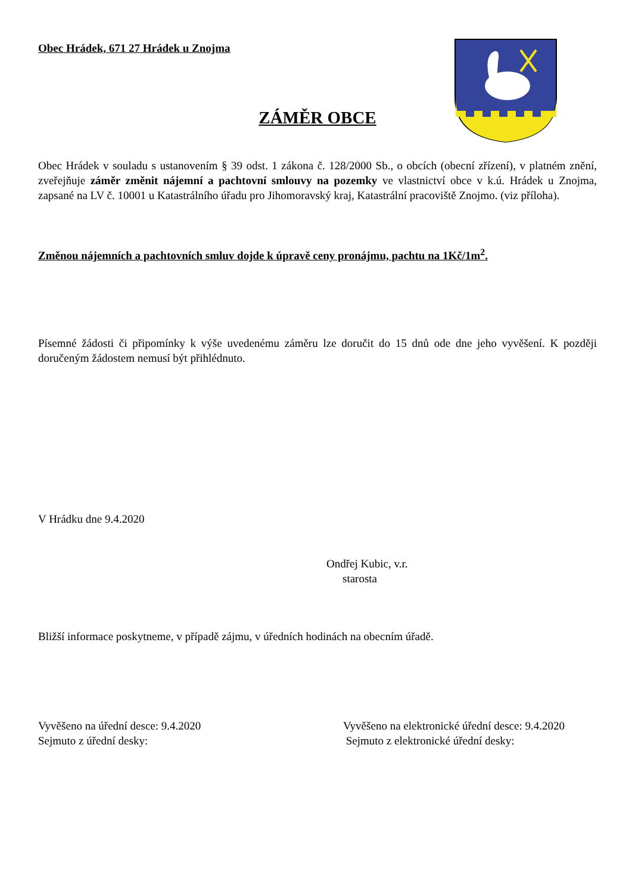Obec Hrádek, 671 27 Hrádek u Znojma
ZÁMĚR OBCE
Obec Hrádek v souladu s ustanovením § 39 odst. 1 zákona č. 128/2000 Sb., o obcích (obecní zřízení), v platném znění, zveřejňuje záměr změnit nájemní a pachtovní smlouvy na pozemky ve vlastnictví obce v k.ú. Hrádek u Znojma, zapsané na LV č. 10001 u Katastrálního úřadu pro Jihomoravský kraj, Katastrální pracoviště Znojmo. (viz příloha).
Změnou nájemních a pachtovních smluv dojde k úpravě ceny pronájmu, pachtu na 1Kč/1m<sup>2</sup>.
Písemné žádosti či připomínky k výše uvedenému záměru lze doručit do 15 dnů ode dne jeho vyvěšení. K později doručeným žádostem nemusí být přihlédnuto.
V Hrádku dne 9.4.2020
Ondřej Kubic, v.r.
starosta
Bližší informace poskytneme, v případě zájmu, v úředních hodinách na obecním úřadě.
Vyvěšeno na úřední desce: 9.4.2020
Sejmuto z úřední desky:
Vyvěšeno na elektronické úřední desce: 9.4.2020
Sejmuto z elektronické úřední desky: